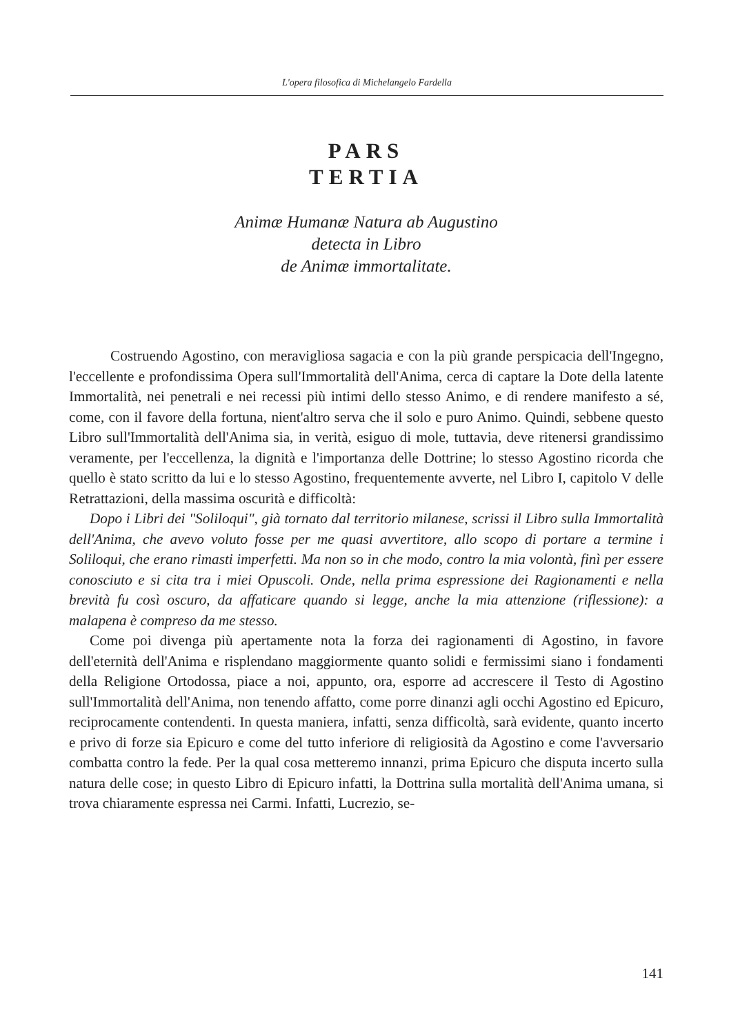L'opera filosofica di Michelangelo Fardella
PARS
TERTIA
Animæ Humanæ Natura ab Augustino
detecta in Libro
de Animæ immortalitate.
Costruendo Agostino, con meravigliosa sagacia e con la più grande perspicacia dell'Ingegno, l'eccellente e profondissima Opera sull'Immortalità dell'Anima, cerca di captare la Dote della latente Immortalità, nei penetrali e nei recessi più intimi dello stesso Animo, e di rendere manifesto a sé, come, con il favore della fortuna, nient'altro serva che il solo e puro Animo. Quindi, sebbene questo Libro sull'Immortalità dell'Anima sia, in verità, esiguo di mole, tuttavia, deve ritenersi grandissimo veramente, per l'eccellenza, la dignità e l'importanza delle Dottrine; lo stesso Agostino ricorda che quello è stato scritto da lui e lo stesso Agostino, frequentemente avverte, nel Libro I, capitolo V delle Retrattazioni, della massima oscurità e difficoltà:
Dopo i Libri dei "Soliloqui", già tornato dal territorio milanese, scrissi il Libro sulla Immortalità dell'Anima, che avevo voluto fosse per me quasi avvertitore, allo scopo di portare a termine i Soliloqui, che erano rimasti imperfetti. Ma non so in che modo, contro la mia volontà, finì per essere conosciuto e si cita tra i miei Opuscoli. Onde, nella prima espressione dei Ragionamenti e nella brevità fu così oscuro, da affaticare quando si legge, anche la mia attenzione (riflessione): a malapena è compreso da me stesso.
Come poi divenga più apertamente nota la forza dei ragionamenti di Agostino, in favore dell'eternità dell'Anima e risplendano maggiormente quanto solidi e fermissimi siano i fondamenti della Religione Ortodossa, piace a noi, appunto, ora, esporre ad accrescere il Testo di Agostino sull'Immortalità dell'Anima, non tenendo affatto, come porre dinanzi agli occhi Agostino ed Epicuro, reciprocamente contendenti. In questa maniera, infatti, senza difficoltà, sarà evidente, quanto incerto e privo di forze sia Epicuro e come del tutto inferiore di religiosità da Agostino e come l'avversario combatta contro la fede. Per la qual cosa metteremo innanzi, prima Epicuro che disputa incerto sulla natura delle cose; in questo Libro di Epicuro infatti, la Dottrina sulla mortalità dell'Anima umana, si trova chiaramente espressa nei Carmi. Infatti, Lucrezio, se-
141